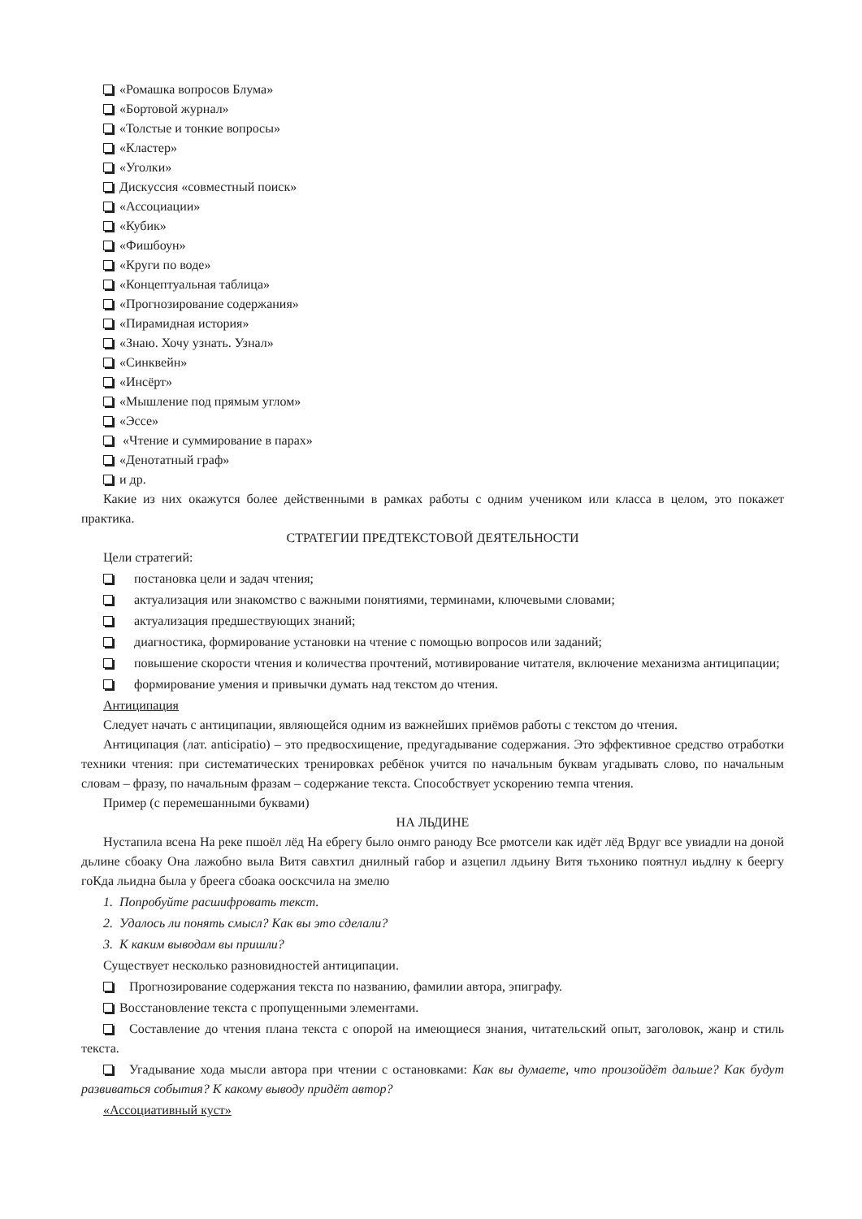«Ромашка вопросов Блума»
«Бортовой журнал»
«Толстые и тонкие вопросы»
«Кластер»
«Уголки»
Дискуссия «совместный поиск»
«Ассоциации»
«Кубик»
«Фишбоун»
«Круги по воде»
«Концептуальная таблица»
«Прогнозирование содержания»
«Пирамидная история»
«Знаю. Хочу узнать. Узнал»
«Синквейн»
«Инсёрт»
«Мышление под прямым углом»
«Эссе»
«Чтение и суммирование в парах»
«Денотатный граф»
и др.
Какие из них окажутся более действенными в рамках работы с одним учеником или класса в целом, это покажет практика.
СТРАТЕГИИ ПРЕДТЕКСТОВОЙ ДЕЯТЕЛЬНОСТИ
Цели стратегий:
постановка цели и задач чтения;
актуализация или знакомство с важными понятиями, терминами, ключевыми словами;
актуализация предшествующих знаний;
диагностика, формирование установки на чтение с помощью вопросов или заданий;
повышение скорости чтения и количества прочтений, мотивирование читателя, включение механизма антиципации;
формирование умения и привычки думать над текстом до чтения.
Антиципация
Следует начать с антиципации, являющейся одним из важнейших приёмов работы с текстом до чтения.
Антиципация (лат. anticipatio) – это предвосхищение, предугадывание содержания. Это эффективное средство отработки техники чтения: при систематических тренировках ребёнок учится по начальным буквам угадывать слово, по начальным словам – фразу, по начальным фразам – содержание текста. Способствует ускорению темпа чтения.
Пример (с перемешанными буквами)
НА ЛЬДИНЕ
Нустапила всена На реке пшоёл лёд На ебрегу было онмго раноду Все рмотсели как идёт лёд Врдуг все увиадли на доной дьлине сбоаку Она лажобно выла Витя савхтил днилный габор и азцепил лдьину Витя тьхонико поятнул иьдлну к беергу гоКда льидна была у брeега сбоака оосксчила на змелю
1. Попробуйте расшифровать текст.
2. Удалось ли понять смысл? Как вы это сделали?
3. К каким выводам вы пришли?
Существует несколько разновидностей антиципации.
Прогнозирование содержания текста по названию, фамилии автора, эпиграфу.
Восстановление текста с пропущенными элементами.
Составление до чтения плана текста с опорой на имеющиеся знания, читательский опыт, заголовок, жанр и стиль текста.
Угадывание хода мысли автора при чтении с остановками: Как вы думаете, что произойдёт дальше? Как будут развиваться события? К какому выводу придёт автор?
«Ассоциативный куст»